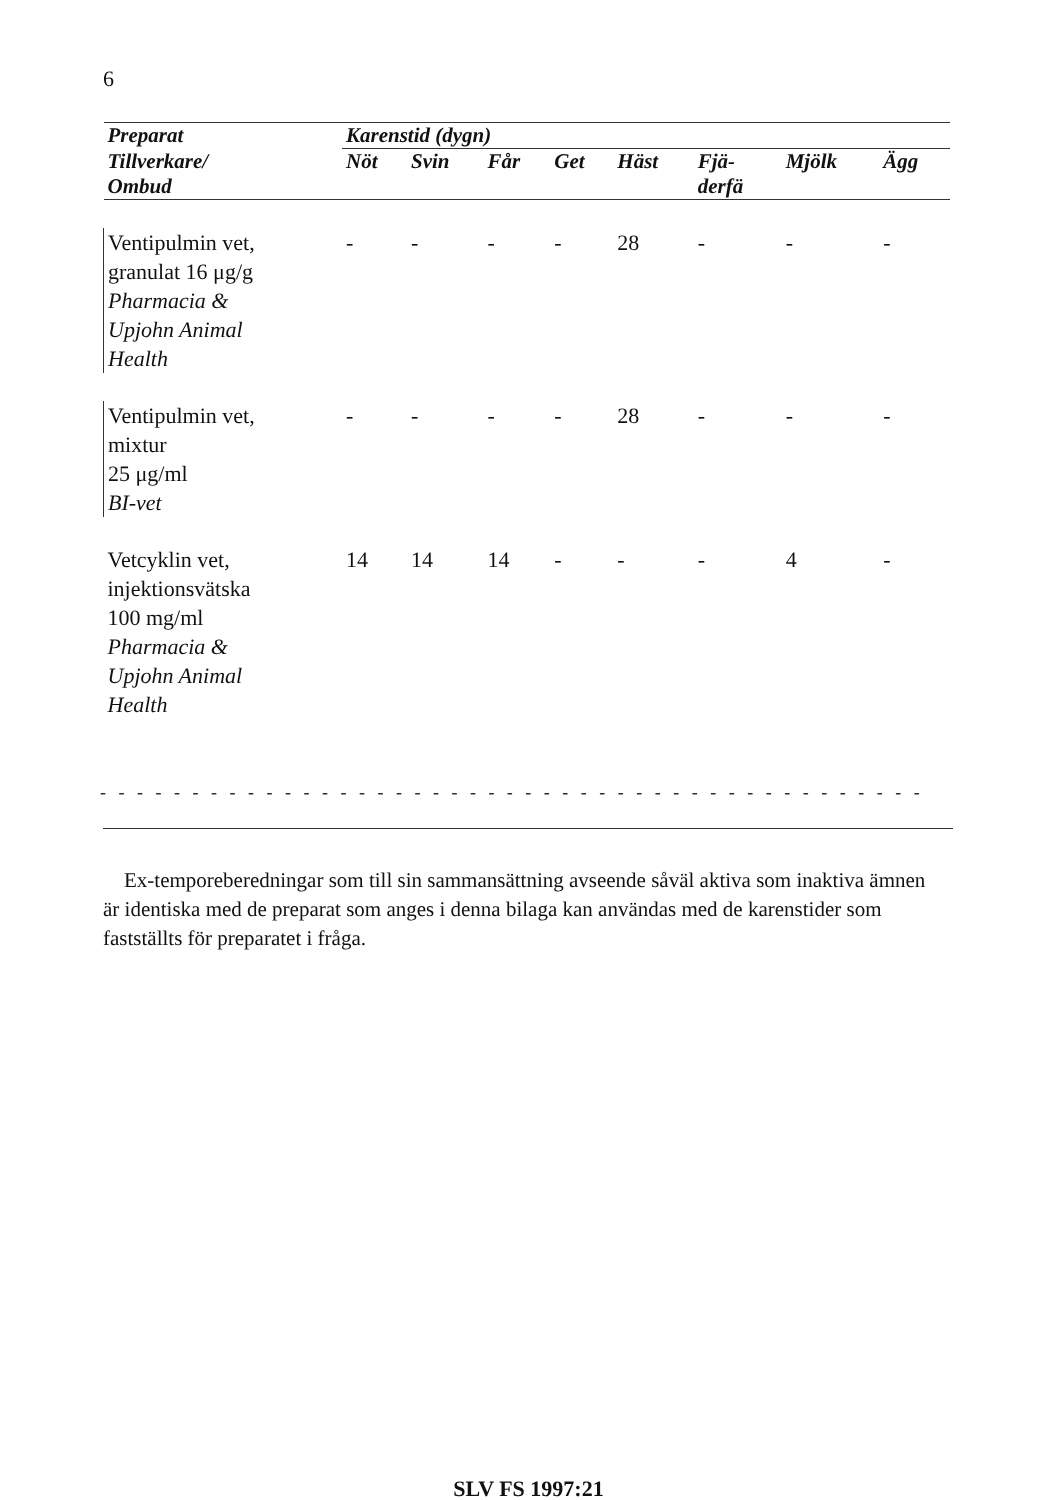6
| Preparat | Karenstid (dygn) | | | | | | | |
| --- | --- | --- | --- | --- | --- | --- | --- | --- |
| Tillverkare/ Ombud | Nöt | Svin | Får | Get | Häst | Fjä- derfä | Mjölk | Ägg |
| Ventipulmin vet, granulat 16 μg/g Pharmacia & Upjohn Animal Health | - | - | - | - | 28 | - | - | - |
| Ventipulmin vet, mixtur 25 μg/ml BI-vet | - | - | - | - | 28 | - | - | - |
| Vetcyklin vet, injektionsvätska 100 mg/ml Pharmacia & Upjohn Animal Health | 14 | 14 | 14 | - | - | - | 4 | - |
- - - - - - - - - - - - - - - - - - - - - - - - - - - - - - - - - - - - - - - - - - - - -
Ex-temporeberedningar som till sin sammansättning avseende såväl aktiva som inaktiva ämnen är identiska med de preparat som anges i denna bilaga kan användas med de karenstider som fastställts för preparatet i fråga.
SLV FS 1997:21